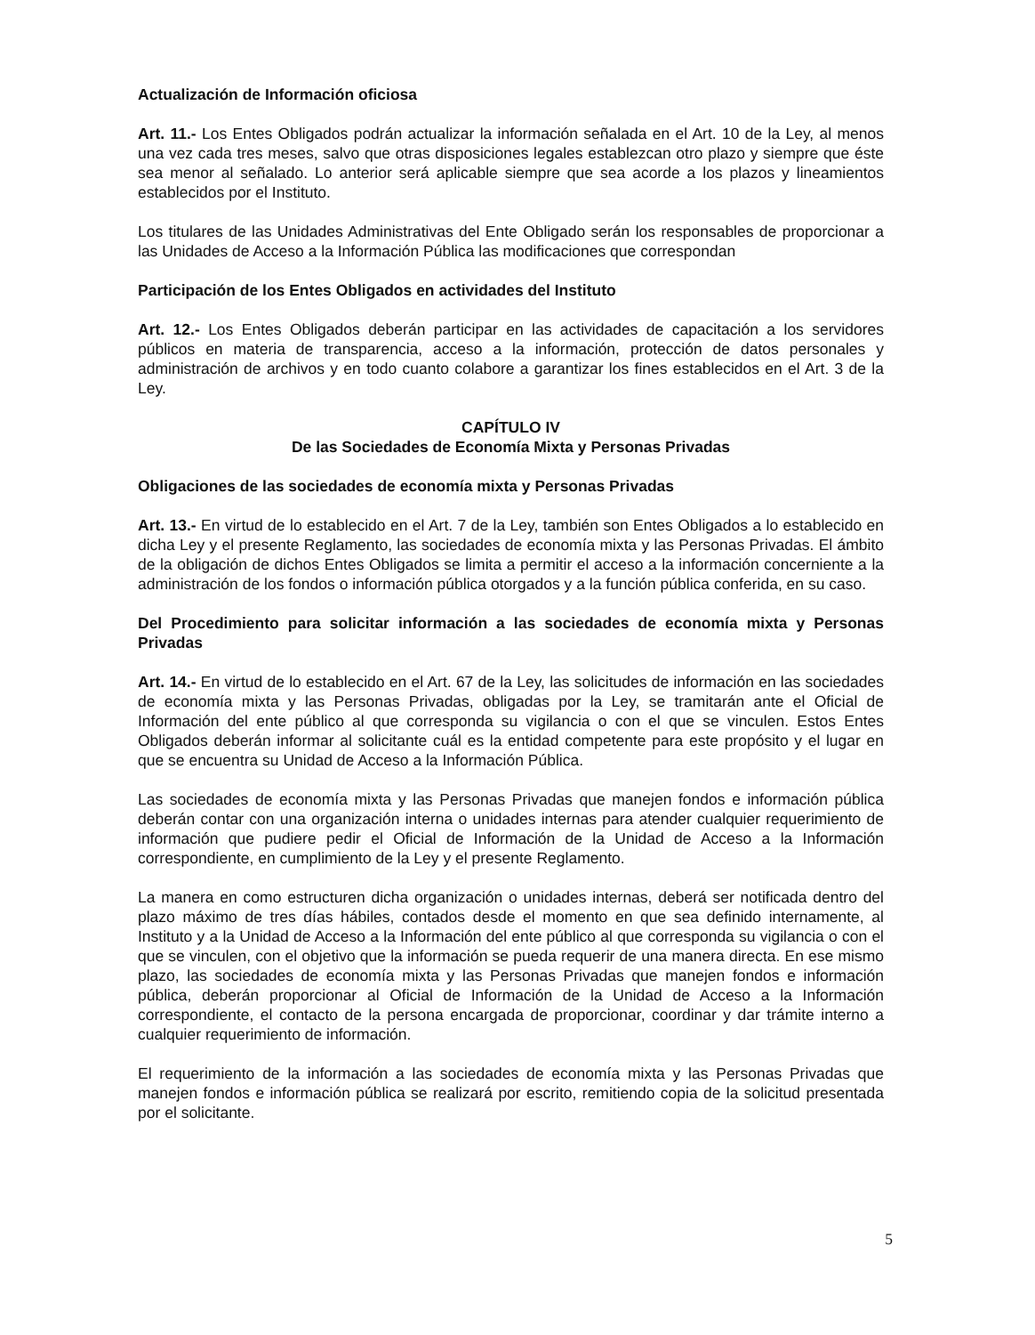Actualización de Información oficiosa
Art. 11.- Los Entes Obligados podrán actualizar la información señalada en el Art. 10 de la Ley, al menos una vez cada tres meses, salvo que otras disposiciones legales establezcan otro plazo y siempre que éste sea menor al señalado. Lo anterior será aplicable siempre que sea acorde a los plazos y lineamientos establecidos por el Instituto.
Los titulares de las Unidades Administrativas del Ente Obligado serán los responsables de proporcionar a las Unidades de Acceso a la Información Pública las modificaciones que correspondan
Participación de los Entes Obligados en actividades del Instituto
Art. 12.- Los Entes Obligados deberán participar en las actividades de capacitación a los servidores públicos en materia de transparencia, acceso a la información, protección de datos personales y administración de archivos y en todo cuanto colabore a garantizar los fines establecidos en el Art. 3 de la Ley.
CAPÍTULO IV
De las Sociedades de Economía Mixta y Personas Privadas
Obligaciones de las sociedades de economía mixta y Personas Privadas
Art. 13.- En virtud de lo establecido en el Art. 7 de la Ley, también son Entes Obligados a lo establecido en dicha Ley y el presente Reglamento, las sociedades de economía mixta y las Personas Privadas. El ámbito de la obligación de dichos Entes Obligados se limita a permitir el acceso a la información concerniente a la administración de los fondos o información pública otorgados y a la función pública conferida, en su caso.
Del Procedimiento para solicitar información a las sociedades de economía mixta y Personas Privadas
Art. 14.- En virtud de lo establecido en el Art. 67 de la Ley, las solicitudes de información en las sociedades de economía mixta y las Personas Privadas, obligadas por la Ley, se tramitarán ante el Oficial de Información del ente público al que corresponda su vigilancia o con el que se vinculen. Estos Entes Obligados deberán informar al solicitante cuál es la entidad competente para este propósito y el lugar en que se encuentra su Unidad de Acceso a la Información Pública.
Las sociedades de economía mixta y las Personas Privadas que manejen fondos e información pública deberán contar con una organización interna o unidades internas para atender cualquier requerimiento de información que pudiere pedir el Oficial de Información de la Unidad de Acceso a la Información correspondiente, en cumplimiento de la Ley y el presente Reglamento.
La manera en como estructuren dicha organización o unidades internas, deberá ser notificada dentro del plazo máximo de tres días hábiles, contados desde el momento en que sea definido internamente, al Instituto y a la Unidad de Acceso a la Información del ente público al que corresponda su vigilancia o con el que se vinculen, con el objetivo que la información se pueda requerir de una manera directa. En ese mismo plazo, las sociedades de economía mixta y las Personas Privadas que manejen fondos e información pública, deberán proporcionar al Oficial de Información de la Unidad de Acceso a la Información correspondiente, el contacto de la persona encargada de proporcionar, coordinar y dar trámite interno a cualquier requerimiento de información.
El requerimiento de la información a las sociedades de economía mixta y las Personas Privadas que manejen fondos e información pública se realizará por escrito, remitiendo copia de la solicitud presentada por el solicitante.
5